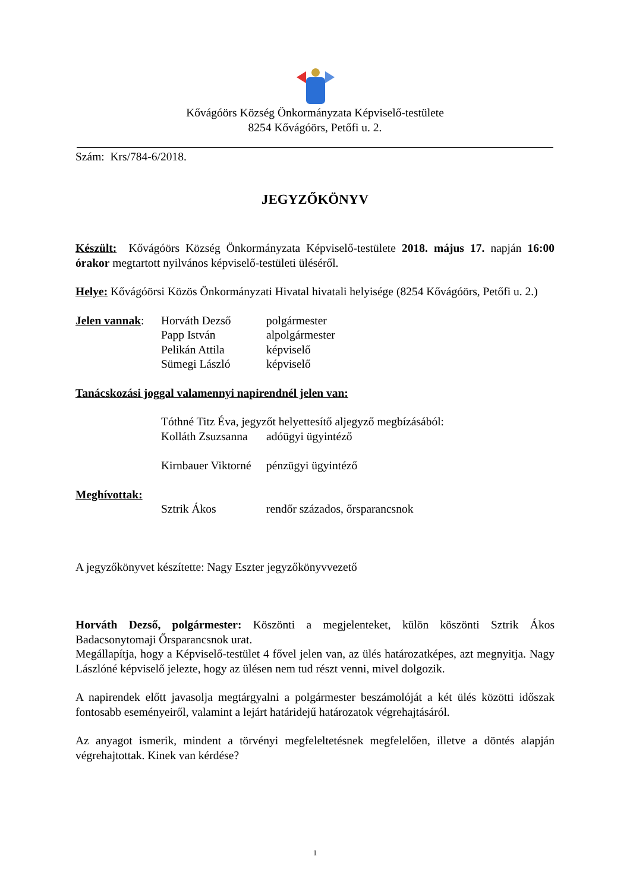Kővágóörs Község Önkormányzata Képviselő-testülete
8254 Kővágóörs, Petőfi u. 2.
Szám: Krs/784-6/2018.
JEGYZŐKÖNYV
Készült: Kővágóörs Község Önkormányzata Képviselő-testülete 2018. május 17. napján 16:00 órakor megtartott nyilvános képviselő-testületi üléséről.
Helye: Kővágóörsi Közös Önkormányzati Hivatal hivatali helyisége (8254 Kővágóörs, Petőfi u. 2.)
| Jelen vannak : | Horváth Dezső | polgármester |
| | Papp István | alpolgármester |
| | Pelikán Attila | képviselő |
| | Sümegi László | képviselő |
Tanácskozási joggal valamennyi napirendnél jelen van:
| | Tóthné Titz Éva, jegyzőt helyettesítő aljegyző megbízásából: | |
| | Kolláth Zsuzsanna | adóügyi ügyintéző |
| | Kirnbauer Viktorné | pénzügyi ügyintéző |
| Meghívottak: | | |
| | Sztrik Ákos | rendőr százados, őrsparancsnok |
A jegyzőkönyvet készítette: Nagy Eszter jegyzőkönyvvezető
Horváth Dezső, polgármester: Köszönti a megjelenteket, külön köszönti Sztrik Ákos Badacsonytomaji Őrsparancsnok urat.
Megállapítja, hogy a Képviselő-testület 4 fővel jelen van, az ülés határozatképes, azt megnyitja. Nagy Lászlóné képviselő jelezte, hogy az ülésen nem tud részt venni, mivel dolgozik.
A napirendek előtt javasolja megtárgyalni a polgármester beszámolóját a két ülés közötti időszak fontosabb eseményeiről, valamint a lejárt határidejű határozatok végrehajtásáról.
Az anyagot ismerik, mindent a törvényi megfeleltetésnek megfelelően, illetve a döntés alapján végrehajtottak. Kinek van kérdése?
1